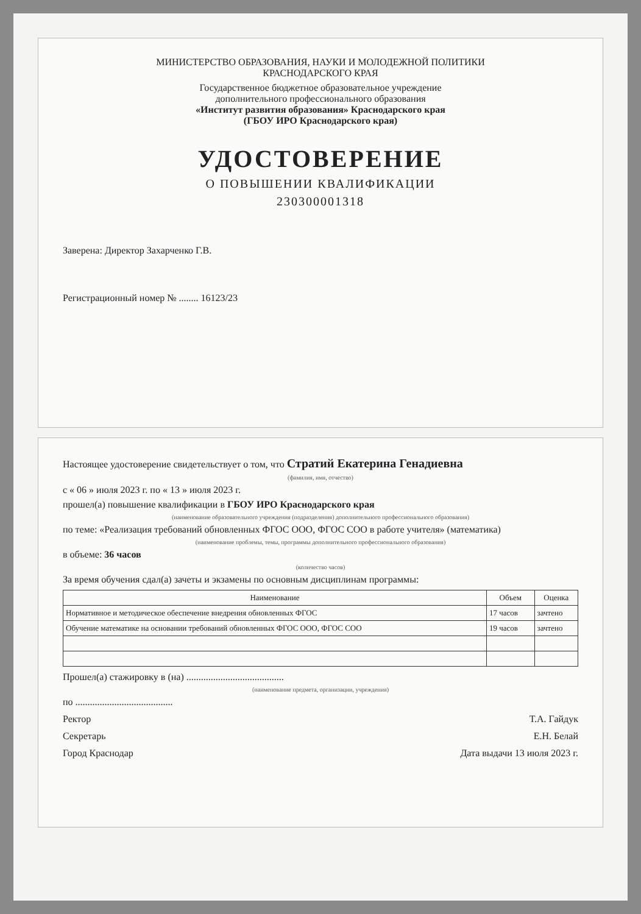МИНИСТЕРСТВО ОБРАЗОВАНИЯ, НАУКИ И МОЛОДЕЖНОЙ ПОЛИТИКИ
КРАСНОДАРСКОГО КРАЯ
Государственное бюджетное образовательное учреждение
дополнительного профессионального образования
«Институт развития образования» Краснодарского края
(ГБОУ ИРО Краснодарского края)
УДОСТОВЕРЕНИЕ
О ПОВЫШЕНИИ КВАЛИФИКАЦИИ
230300001318
Заверена: Директор Захарченко Г.В.
Регистрационный номер № ........ 16123/23
Настоящее удостоверение свидетельствует о том, что Стратий Екатерина Генадиевна
(фамилия, имя, отчество)
с « 06 » июля 2023 г. по « 13 » июля 2023 г.
прошел(а) повышение квалификации в ГБОУ ИРО Краснодарского края
(наименование образовательного учреждения (подразделения) дополнительного профессионального образования)
по теме: «Реализация требований обновленных ФГОС ООО, ФГОС СОО в работе учителя» (математика)
(наименование проблемы, темы, программы дополнительного профессионального образования)
в объеме: 36 часов
(количество часов)
За время обучения сдал(а) зачеты и экзамены по основным дисциплинам программы:
| Наименование | Объем | Оценка |
| --- | --- | --- |
| Нормативное и методическое обеспечение внедрения обновленных ФГОС | 17 часов | зачтено |
| Обучение математике на основании требований обновленных ФГОС ООО, ФГОС СОО | 19 часов | зачтено |
Прошел(а) стажировку в (на) ........................................
(наименование предмета, организации, учреждения)
по ........................................
Ректор Т.А. Гайдук
Секретарь Е.Н. Белай
Город Краснодар Дата выдачи 13 июля 2023 г.